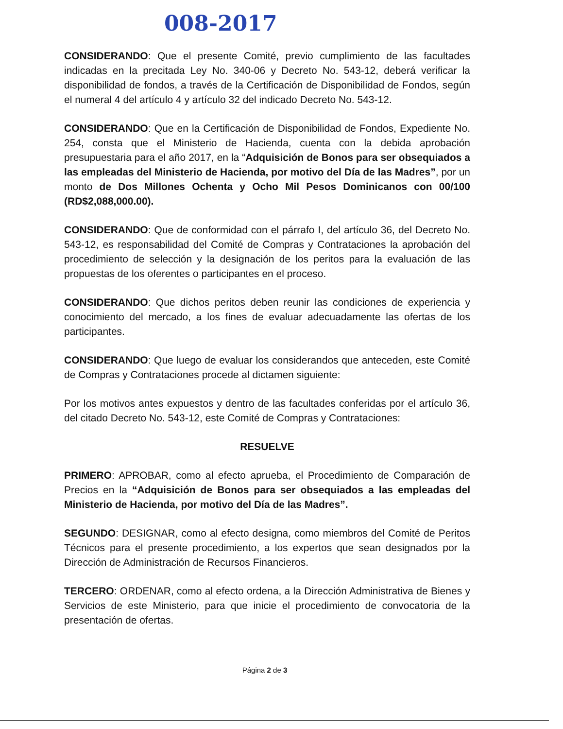008-2017
CONSIDERANDO: Que el presente Comité, previo cumplimiento de las facultades indicadas en la precitada Ley No. 340-06 y Decreto No. 543-12, deberá verificar la disponibilidad de fondos, a través de la Certificación de Disponibilidad de Fondos, según el numeral 4 del artículo 4 y artículo 32 del indicado Decreto No. 543-12.
CONSIDERANDO: Que en la Certificación de Disponibilidad de Fondos, Expediente No. 254, consta que el Ministerio de Hacienda, cuenta con la debida aprobación presupuestaria para el año 2017, en la “Adquisición de Bonos para ser obsequiados a las empleadas del Ministerio de Hacienda, por motivo del Día de las Madres”, por un monto de Dos Millones Ochenta y Ocho Mil Pesos Dominicanos con 00/100 (RD$2,088,000.00).
CONSIDERANDO: Que de conformidad con el párrafo I, del artículo 36, del Decreto No. 543-12, es responsabilidad del Comité de Compras y Contrataciones la aprobación del procedimiento de selección y la designación de los peritos para la evaluación de las propuestas de los oferentes o participantes en el proceso.
CONSIDERANDO: Que dichos peritos deben reunir las condiciones de experiencia y conocimiento del mercado, a los fines de evaluar adecuadamente las ofertas de los participantes.
CONSIDERANDO: Que luego de evaluar los considerandos que anteceden, este Comité de Compras y Contrataciones procede al dictamen siguiente:
Por los motivos antes expuestos y dentro de las facultades conferidas por el artículo 36, del citado Decreto No. 543-12, este Comité de Compras y Contrataciones:
RESUELVE
PRIMERO: APROBAR, como al efecto aprueba, el Procedimiento de Comparación de Precios en la “Adquisición de Bonos para ser obsequiados a las empleadas del Ministerio de Hacienda, por motivo del Día de las Madres”.
SEGUNDO: DESIGNAR, como al efecto designa, como miembros del Comité de Peritos Técnicos para el presente procedimiento, a los expertos que sean designados por la Dirección de Administración de Recursos Financieros.
TERCERO: ORDENAR, como al efecto ordena, a la Dirección Administrativa de Bienes y Servicios de este Ministerio, para que inicie el procedimiento de convocatoria de la presentación de ofertas.
Página 2 de 3